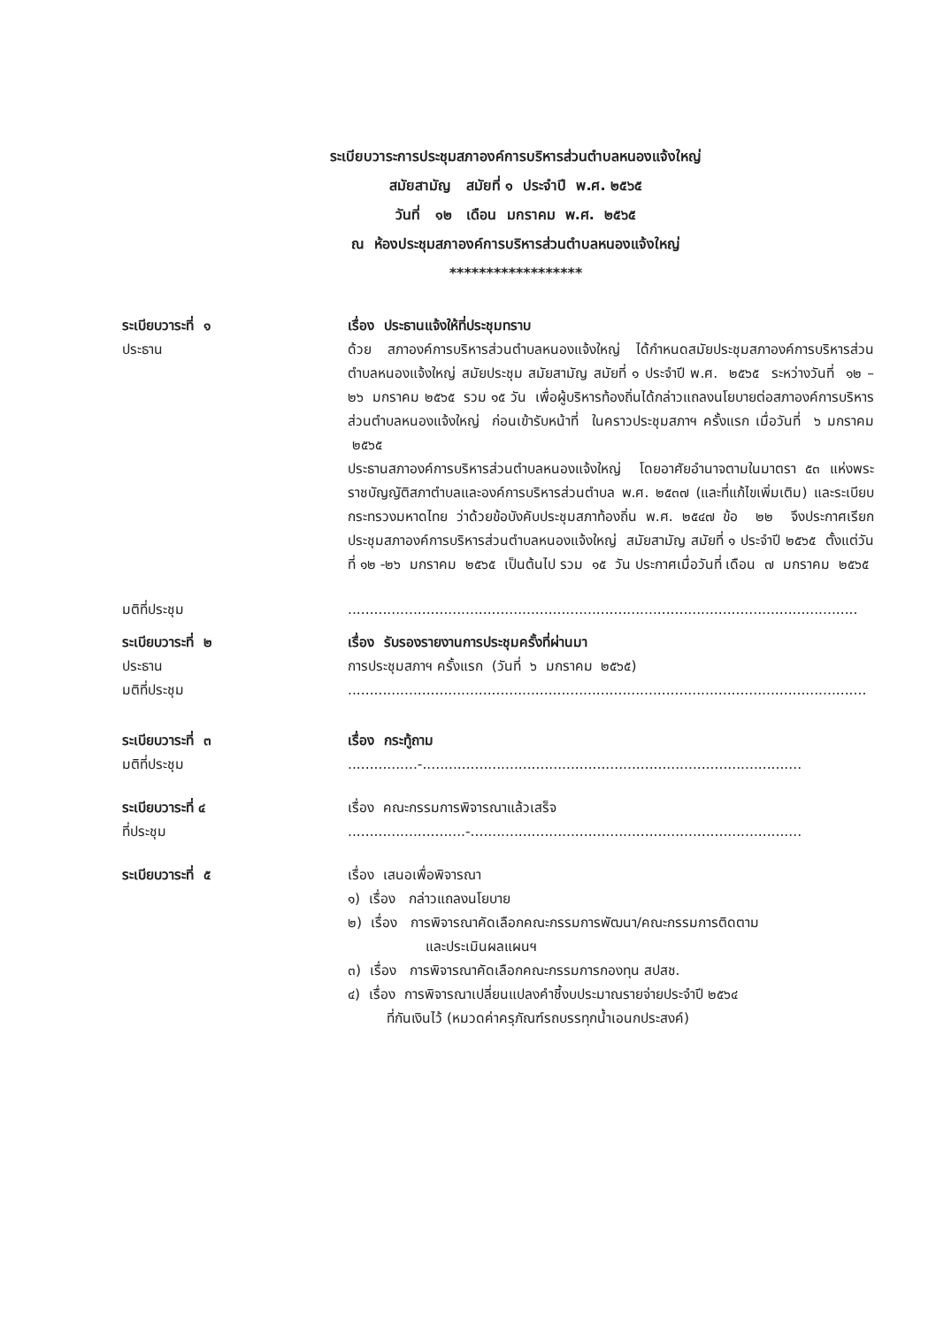ระเบียบวาระการประชุมสภาองค์การบริหารส่วนตำบลหนองแจ้งใหญ่
สมัยสามัญ สมัยที่ ๑ ประจำปี พ.ศ. ๒๕๖๕
วันที่ ๑๒ เดือน มกราคม พ.ศ. ๒๕๖๕
ณ ห้องประชุมสภาองค์การบริหารส่วนตำบลหนองแจ้งใหญ่
******************
ระเบียบวาระที่ ๑
ประธาน
เรื่อง ประธานแจ้งให้ที่ประชุมทราบ
ด้วย สภาองค์การบริหารส่วนตำบลหนองแจ้งใหญ่ ได้กำหนดสมัยประชุมสภาองค์การบริหารส่วนตำบลหนองแจ้งใหญ่ สมัยประชุม สมัยสามัญ สมัยที่ ๑ ประจำปี พ.ศ. ๒๕๖๕ ระหว่างวันที่ ๑๒ – ๒๖ มกราคม ๒๕๖๕ รวม ๑๕ วัน เพื่อผู้บริหารท้องถิ่นได้กล่าวแถลงนโยบายต่อสภาองค์การบริหารส่วนตำบลหนองแจ้งใหญ่ ก่อนเข้ารับหน้าที่ ในคราวประชุมสภาฯ ครั้งแรก เมื่อวันที่ ๖ มกราคม ๒๕๖๕
ประธานสภาองค์การบริหารส่วนตำบลหนองแจ้งใหญ่ โดยอาศัยอำนาจตามในมาตรา ๕๓ แห่งพระราชบัญญัติสภาตำบลและองค์การบริหารส่วนตำบล พ.ศ. ๒๕๓๗ (และที่แก้ไขเพิ่มเติม) และระเบียบกระทรวงมหาดไทย ว่าด้วยข้อบังคับประชุมสภาท้องถิ่น พ.ศ. ๒๕๔๗ ข้อ ๒๒ จึงประกาศเรียกประชุมสภาองค์การบริหารส่วนตำบลหนองแจ้งใหญ่ สมัยสามัญ สมัยที่ ๑ ประจำปี ๒๕๖๕ ตั้งแต่วันที่ ๑๒ -๒๖ มกราคม ๒๕๖๕ เป็นต้นไป รวม ๑๕ วัน ประกาศเมื่อวันที่ เดือน ๗ มกราคม ๒๕๖๕
มติที่ประชุม .....................................................................................................................
ระเบียบวาระที่ ๒
ประธาน
มติที่ประชุม
เรื่อง รับรองรายงานการประชุมครั้งที่ผ่านมา
การประชุมสภาฯ ครั้งแรก (วันที่ ๖ มกราคม ๒๕๖๕)
.......................................................................................................................
ระเบียบวาระที่ ๓
มติที่ประชุม
เรื่อง กระทู้ถาม
................-.......................................................................................
ระเบียบวาระที่ ๔
ที่ประชุม
เรื่อง คณะกรรมการพิจารณาแล้วเสร็จ
...........................-............................................................................
ระเบียบวาระที่ ๕ เรื่อง เสนอเพื่อพิจารณา
๑) เรื่อง กล่าวแถลงนโยบาย
๒) เรื่อง การพิจารณาคัดเลือกคณะกรรมการพัฒนา/คณะกรรมการติดตาม
และประเมินผลแผนฯ
๓) เรื่อง การพิจารณาคัดเลือกคณะกรรมการกองทุน สปสช.
๔) เรื่อง การพิจารณาเปลี่ยนแปลงคำชี้งบประมาณรายจ่ายประจำปี ๒๕๖๔
ที่กันเงินไว้ (หมวดค่าครุภัณฑ์รถบรรทุกน้ำเอนกประสงค์)